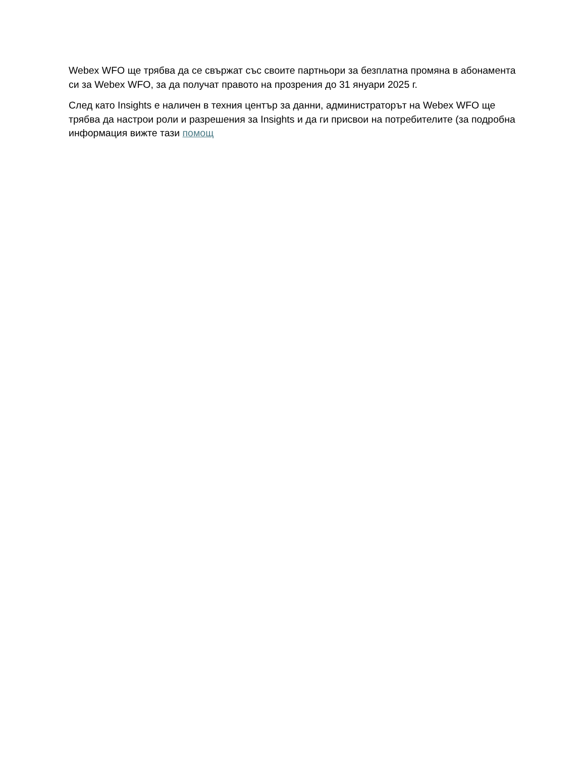Webex WFO ще трябва да се свържат със своите партньори за безплатна промяна в абонамента си за Webex WFO, за да получат правото на прозрения до 31 януари 2025 г.
След като Insights е наличен в техния център за данни, администраторът на Webex WFO ще трябва да настрои роли и разрешения за Insights и да ги присвои на потребителите (за подробна информация вижте тази помощ